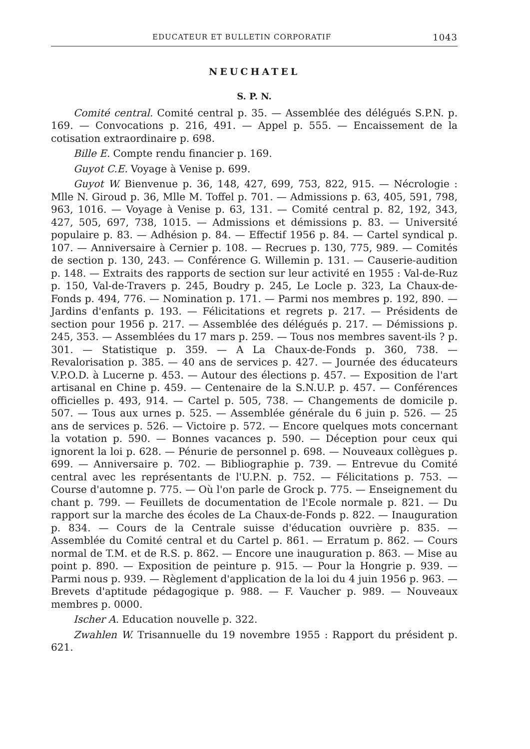EDUCATEUR ET BULLETIN CORPORATIF 1043
NEUCHATEL
S. P. N.
Comité central. Comité central p. 35. — Assemblée des délégués S.P.N. p. 169. — Convocations p. 216, 491. — Appel p. 555. — Encaissement de la cotisation extraordinaire p. 698.
Bille E. Compte rendu financier p. 169.
Guyot C.E. Voyage à Venise p. 699.
Guyot W. Bienvenue p. 36, 148, 427, 699, 753, 822, 915. — Nécrologie : Mlle N. Giroud p. 36, Mlle M. Toffel p. 701. — Admissions p. 63, 405, 591, 798, 963, 1016. — Voyage à Venise p. 63, 131. — Comité central p. 82, 192, 343, 427, 505, 697, 738, 1015. — Admissions et démissions p. 83. — Université populaire p. 83. — Adhésion p. 84. — Effectif 1956 p. 84. — Cartel syndical p. 107. — Anniversaire à Cernier p. 108. — Recrues p. 130, 775, 989. — Comités de section p. 130, 243. — Conférence G. Willemin p. 131. — Causerie-audition p. 148. — Extraits des rapports de section sur leur activité en 1955 : Val-de-Ruz p. 150, Val-de-Travers p. 245, Boudry p. 245, Le Locle p. 323, La Chaux-de-Fonds p. 494, 776. — Nomination p. 171. — Parmi nos membres p. 192, 890. — Jardins d'enfants p. 193. — Félicitations et regrets p. 217. — Présidents de section pour 1956 p. 217. — Assemblée des délégués p. 217. — Démissions p. 245, 353. — Assemblées du 17 mars p. 259. — Tous nos membres savent-ils ? p. 301. — Statistique p. 359. — A La Chaux-de-Fonds p. 360, 738. — Revalorisation p. 385. — 40 ans de services p. 427. — Journée des éducateurs V.P.O.D. à Lucerne p. 453. — Autour des élections p. 457. — Exposition de l'art artisanal en Chine p. 459. — Centenaire de la S.N.U.P. p. 457. — Conférences officielles p. 493, 914. — Cartel p. 505, 738. — Changements de domicile p. 507. — Tous aux urnes p. 525. — Assemblée générale du 6 juin p. 526. — 25 ans de services p. 526. — Victoire p. 572. — Encore quelques mots concernant la votation p. 590. — Bonnes vacances p. 590. — Déception pour ceux qui ignorent la loi p. 628. — Pénurie de personnel p. 698. — Nouveaux collègues p. 699. — Anniversaire p. 702. — Bibliographie p. 739. — Entrevue du Comité central avec les représentants de l'U.P.N. p. 752. — Félicitations p. 753. — Course d'automne p. 775. — Où l'on parle de Grock p. 775. — Enseignement du chant p. 799. — Feuillets de documentation de l'Ecole normale p. 821. — Du rapport sur la marche des écoles de La Chaux-de-Fonds p. 822. — Inauguration p. 834. — Cours de la Centrale suisse d'éducation ouvrière p. 835. — Assemblée du Comité central et du Cartel p. 861. — Erratum p. 862. — Cours normal de T.M. et de R.S. p. 862. — Encore une inauguration p. 863. — Mise au point p. 890. — Exposition de peinture p. 915. — Pour la Hongrie p. 939. — Parmi nous p. 939. — Règlement d'application de la loi du 4 juin 1956 p. 963. — Brevets d'aptitude pédagogique p. 988. — F. Vaucher p. 989. — Nouveaux membres p. 0000.
Ischer A. Education nouvelle p. 322.
Zwahlen W. Trisannuelle du 19 novembre 1955 : Rapport du président p. 621.